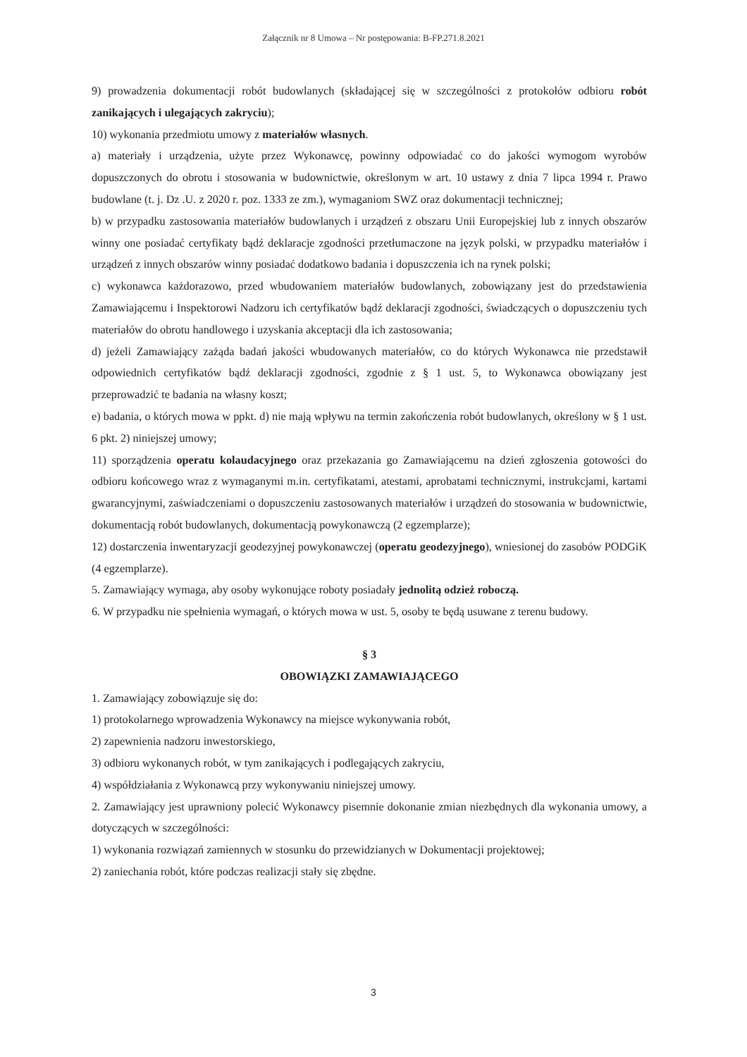Załącznik nr 8 Umowa – Nr postępowania: B-FP.271.8.2021
9) prowadzenia dokumentacji robót budowlanych (składającej się w szczególności z protokołów odbioru robót zanikających i ulegających zakryciu);
10) wykonania przedmiotu umowy z materiałów własnych.
a) materiały i urządzenia, użyte przez Wykonawcę, powinny odpowiadać co do jakości wymogom wyrobów dopuszczonych do obrotu i stosowania w budownictwie, określonym w art. 10 ustawy z dnia 7 lipca 1994 r. Prawo budowlane (t. j. Dz .U. z 2020 r. poz. 1333 ze zm.), wymaganiom SWZ oraz dokumentacji technicznej;
b) w przypadku zastosowania materiałów budowlanych i urządzeń z obszaru Unii Europejskiej lub z innych obszarów winny one posiadać certyfikaty bądź deklaracje zgodności przetłumaczone na język polski, w przypadku materiałów i urządzeń z innych obszarów winny posiadać dodatkowo badania i dopuszczenia ich na rynek polski;
c) wykonawca każdorazowo, przed wbudowaniem materiałów budowlanych, zobowiązany jest do przedstawienia Zamawiającemu i Inspektorowi Nadzoru ich certyfikatów bądź deklaracji zgodności, świadczących o dopuszczeniu tych materiałów do obrotu handlowego i uzyskania akceptacji dla ich zastosowania;
d) jeżeli Zamawiający zażąda badań jakości wbudowanych materiałów, co do których Wykonawca nie przedstawił odpowiednich certyfikatów bądź deklaracji zgodności, zgodnie z § 1 ust. 5, to Wykonawca obowiązany jest przeprowadzić te badania na własny koszt;
e) badania, o których mowa w ppkt. d) nie mają wpływu na termin zakończenia robót budowlanych, określony w § 1 ust. 6 pkt. 2) niniejszej umowy;
11) sporządzenia operatu kolaudacyjnego oraz przekazania go Zamawiającemu na dzień zgłoszenia gotowości do odbioru końcowego wraz z wymaganymi m.in. certyfikatami, atestami, aprobatami technicznymi, instrukcjami, kartami gwarancyjnymi, zaświadczeniami o dopuszczeniu zastosowanych materiałów i urządzeń do stosowania w budownictwie, dokumentacją robót budowlanych, dokumentacją powykonawczą (2 egzemplarze);
12) dostarczenia inwentaryzacji geodezyjnej powykonawczej (operatu geodezyjnego), wniesionej do zasobów PODGiK (4 egzemplarze).
5. Zamawiający wymaga, aby osoby wykonujące roboty posiadały jednolitą odzież roboczą.
6. W przypadku nie spełnienia wymagań, o których mowa w ust. 5, osoby te będą usuwane z terenu budowy.
§ 3
OBOWIĄZKI ZAMAWIAJĄCEGO
1. Zamawiający zobowiązuje się do:
1) protokolarnego wprowadzenia Wykonawcy na miejsce wykonywania robót,
2) zapewnienia nadzoru inwestorskiego,
3) odbioru wykonanych robót, w tym zanikających i podlegających zakryciu,
4) współdziałania z Wykonawcą przy wykonywaniu niniejszej umowy.
2. Zamawiający jest uprawniony polecić Wykonawcy pisemnie dokonanie zmian niezbędnych dla wykonania umowy, a dotyczących w szczególności:
1) wykonania rozwiązań zamiennych w stosunku do przewidzianych w Dokumentacji projektowej;
2) zaniechania robót, które podczas realizacji stały się zbędne.
3